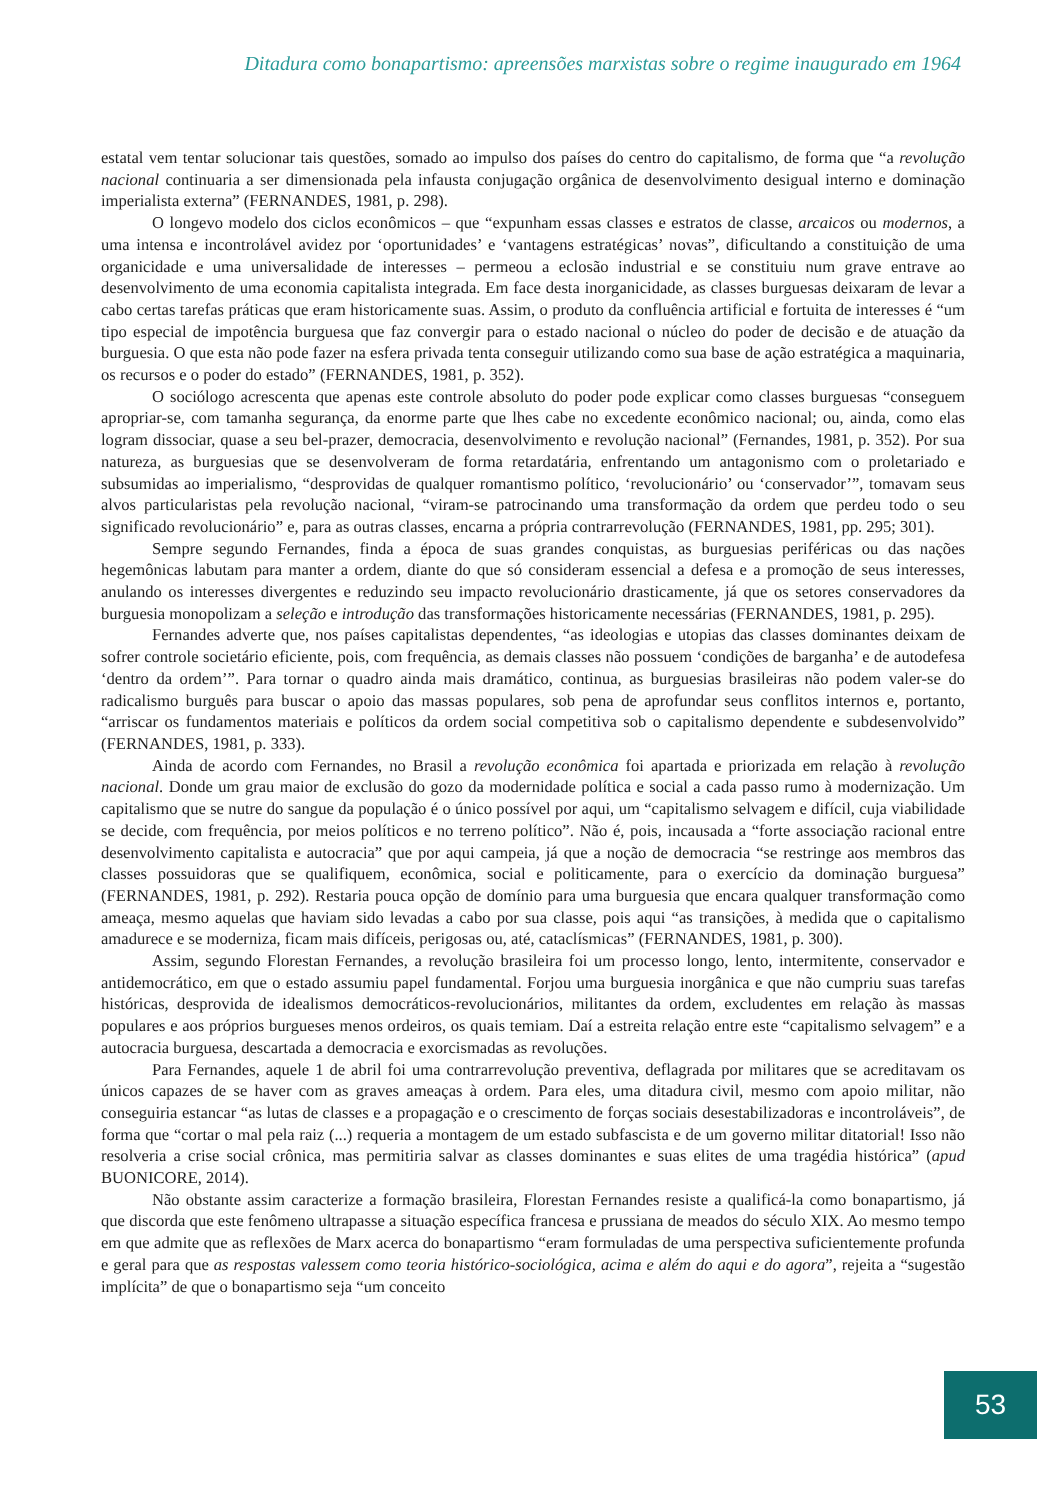Ditadura como bonapartismo: apreensões marxistas sobre o regime inaugurado em 1964
estatal vem tentar solucionar tais questões, somado ao impulso dos países do centro do capitalismo, de forma que “a revolução nacional continuaria a ser dimensionada pela infausta conjugação orgânica de desenvolvimento desigual interno e dominação imperialista externa” (FERNANDES, 1981, p. 298).
O longevo modelo dos ciclos econômicos – que “expunham essas classes e estratos de classe, arcaicos ou modernos, a uma intensa e incontrolável avidez por ‘oportunidades’ e ‘vantagens estratégicas’ novas”, dificultando a constituição de uma organicidade e uma universalidade de interesses – permeou a eclosão industrial e se constituiu num grave entrave ao desenvolvimento de uma economia capitalista integrada. Em face desta inorganicidade, as classes burguesas deixaram de levar a cabo certas tarefas práticas que eram historicamente suas. Assim, o produto da confluência artificial e fortuita de interesses é “um tipo especial de impotência burguesa que faz convergir para o estado nacional o núcleo do poder de decisão e de atuação da burguesia. O que esta não pode fazer na esfera privada tenta conseguir utilizando como sua base de ação estratégica a maquinaria, os recursos e o poder do estado” (FERNANDES, 1981, p. 352).
O sociólogo acrescenta que apenas este controle absoluto do poder pode explicar como classes burguesas “conseguem apropriar-se, com tamanha segurança, da enorme parte que lhes cabe no excedente econômico nacional; ou, ainda, como elas logram dissociar, quase a seu bel-prazer, democracia, desenvolvimento e revolução nacional” (Fernandes, 1981, p. 352). Por sua natureza, as burguesias que se desenvolveram de forma retardatária, enfrentando um antagonismo com o proletariado e subsumidas ao imperialismo, “desprovidas de qualquer romantismo político, ‘revolucionário’ ou ‘conservador’”, tomavam seus alvos particularistas pela revolução nacional, “viram-se patrocinando uma transformação da ordem que perdeu todo o seu significado revolucionário” e, para as outras classes, encarna a própria contrarrevolução (FERNANDES, 1981, pp. 295; 301).
Sempre segundo Fernandes, finda a época de suas grandes conquistas, as burguesias periféricas ou das nações hegemônicas labutam para manter a ordem, diante do que só consideram essencial a defesa e a promoção de seus interesses, anulando os interesses divergentes e reduzindo seu impacto revolucionário drasticamente, já que os setores conservadores da burguesia monopolizam a seleção e introdução das transformações historicamente necessárias (FERNANDES, 1981, p. 295).
Fernandes adverte que, nos países capitalistas dependentes, “as ideologias e utopias das classes dominantes deixam de sofrer controle societário eficiente, pois, com frequência, as demais classes não possuem ‘condições de barganha’ e de autodefesa ‘dentro da ordem’”. Para tornar o quadro ainda mais dramático, continua, as burguesias brasileiras não podem valer-se do radicalismo burguês para buscar o apoio das massas populares, sob pena de aprofundar seus conflitos internos e, portanto, “arriscar os fundamentos materiais e políticos da ordem social competitiva sob o capitalismo dependente e subdesenvolvido” (FERNANDES, 1981, p. 333).
Ainda de acordo com Fernandes, no Brasil a revolução econômica foi apartada e priorizada em relação à revolução nacional. Donde um grau maior de exclusão do gozo da modernidade política e social a cada passo rumo à modernização. Um capitalismo que se nutre do sangue da população é o único possível por aqui, um “capitalismo selvagem e difícil, cuja viabilidade se decide, com frequência, por meios políticos e no terreno político”. Não é, pois, incausada a “forte associação racional entre desenvolvimento capitalista e autocracia” que por aqui campeia, já que a noção de democracia “se restringe aos membros das classes possuidoras que se qualifiquem, econômica, social e politicamente, para o exercício da dominação burguesa” (FERNANDES, 1981, p. 292). Restaria pouca opção de domínio para uma burguesia que encara qualquer transformação como ameaça, mesmo aquelas que haviam sido levadas a cabo por sua classe, pois aqui “as transições, à medida que o capitalismo amadurece e se moderniza, ficam mais difíceis, perigosas ou, até, cataclísmicas” (FERNANDES, 1981, p. 300).
Assim, segundo Florestan Fernandes, a revolução brasileira foi um processo longo, lento, intermitente, conservador e antidemocrático, em que o estado assumiu papel fundamental. Forjou uma burguesia inorgânica e que não cumpriu suas tarefas históricas, desprovida de idealismos democráticos-revolucionários, militantes da ordem, excludentes em relação às massas populares e aos próprios burgueses menos ordeiros, os quais temiam. Daí a estreita relação entre este “capitalismo selvagem” e a autocracia burguesa, descartada a democracia e exorcismadas as revoluções.
Para Fernandes, aquele 1 de abril foi uma contrarrevolução preventiva, deflagrada por militares que se acreditavam os únicos capazes de se haver com as graves ameaças à ordem. Para eles, uma ditadura civil, mesmo com apoio militar, não conseguiria estancar “as lutas de classes e a propagação e o crescimento de forças sociais desestabilizadoras e incontroláveis”, de forma que “cortar o mal pela raiz (...) requeria a montagem de um estado subfascista e de um governo militar ditatorial! Isso não resolveria a crise social crônica, mas permitiria salvar as classes dominantes e suas elites de uma tragédia histórica” (apud BUONICORE, 2014).
Não obstante assim caracterize a formação brasileira, Florestan Fernandes resiste a qualificá-la como bonapartismo, já que discorda que este fenômeno ultrapasse a situação específica francesa e prussiana de meados do século XIX. Ao mesmo tempo em que admite que as reflexões de Marx acerca do bonapartismo “eram formuladas de uma perspectiva suficientemente profunda e geral para que as respostas valessem como teoria histórico-sociológica, acima e além do aqui e do agora”, rejeita a “sugestão implícita” de que o bonapartismo seja “um conceito
53